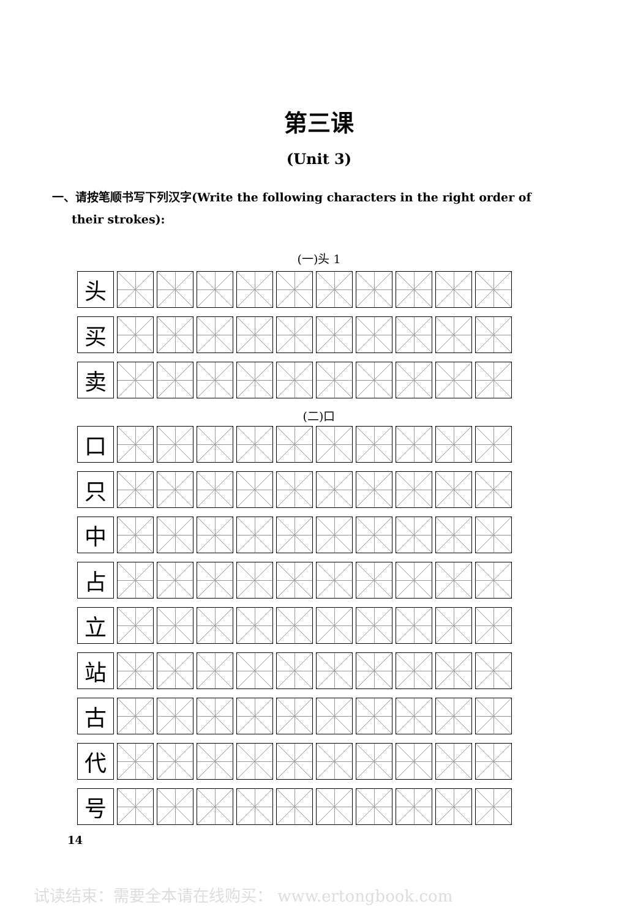第三课
(Unit 3)
一、请按笔顺书写下列汉字(Write the following characters in the right order of their strokes):
(一)头 1
头
买
卖
(二)口
口
只
中
占
立
站
古
代
号
14
试读结束：需要全本请在线购买： www.ertongbook.com